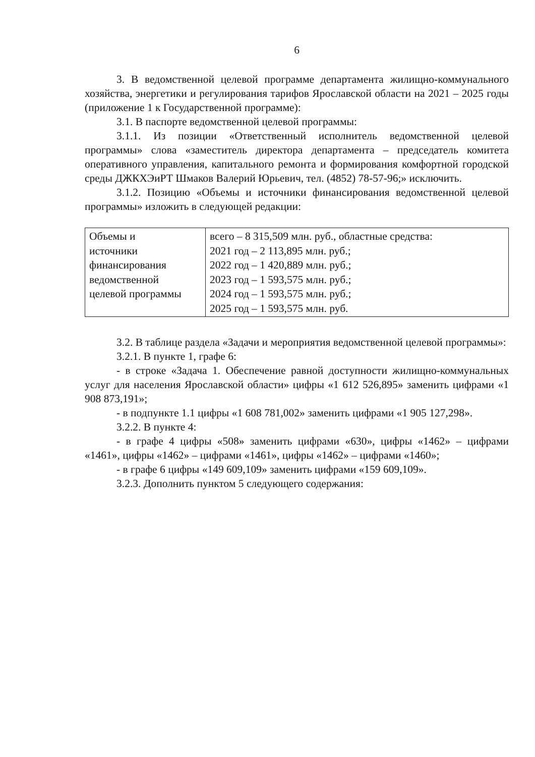6
3. В ведомственной целевой программе департамента жилищно-коммунального хозяйства, энергетики и регулирования тарифов Ярославской области на 2021 – 2025 годы (приложение 1 к Государственной программе):
3.1. В паспорте ведомственной целевой программы:
3.1.1. Из позиции «Ответственный исполнитель ведомственной целевой программы» слова «заместитель директора департамента – председатель комитета оперативного управления, капитального ремонта и формирования комфортной городской среды ДЖКХЭиРТ Шмаков Валерий Юрьевич, тел. (4852) 78-57-96;» исключить.
3.1.2. Позицию «Объемы и источники финансирования ведомственной целевой программы» изложить в следующей редакции:
| Объемы и источники финансирования ведомственной целевой программы | всего – 8 315,509 млн. руб., областные средства: 2021 год – 2 113,895 млн. руб.; 2022 год – 1 420,889 млн. руб.; 2023 год – 1 593,575 млн. руб.; 2024 год – 1 593,575 млн. руб.; 2025 год – 1 593,575 млн. руб. |
3.2. В таблице раздела «Задачи и мероприятия ведомственной целевой программы»:
3.2.1. В пункте 1, графе 6:
- в строке «Задача 1. Обеспечение равной доступности жилищно-коммунальных услуг для населения Ярославской области» цифры «1 612 526,895» заменить цифрами «1 908 873,191»;
- в подпункте 1.1 цифры «1 608 781,002» заменить цифрами «1 905 127,298».
3.2.2. В пункте 4:
- в графе 4 цифры «508» заменить цифрами «630», цифры «1462» – цифрами «1461», цифры «1462» – цифрами «1461», цифры «1462» – цифрами «1460»;
- в графе 6 цифры «149 609,109» заменить цифрами «159 609,109».
3.2.3. Дополнить пунктом 5 следующего содержания: